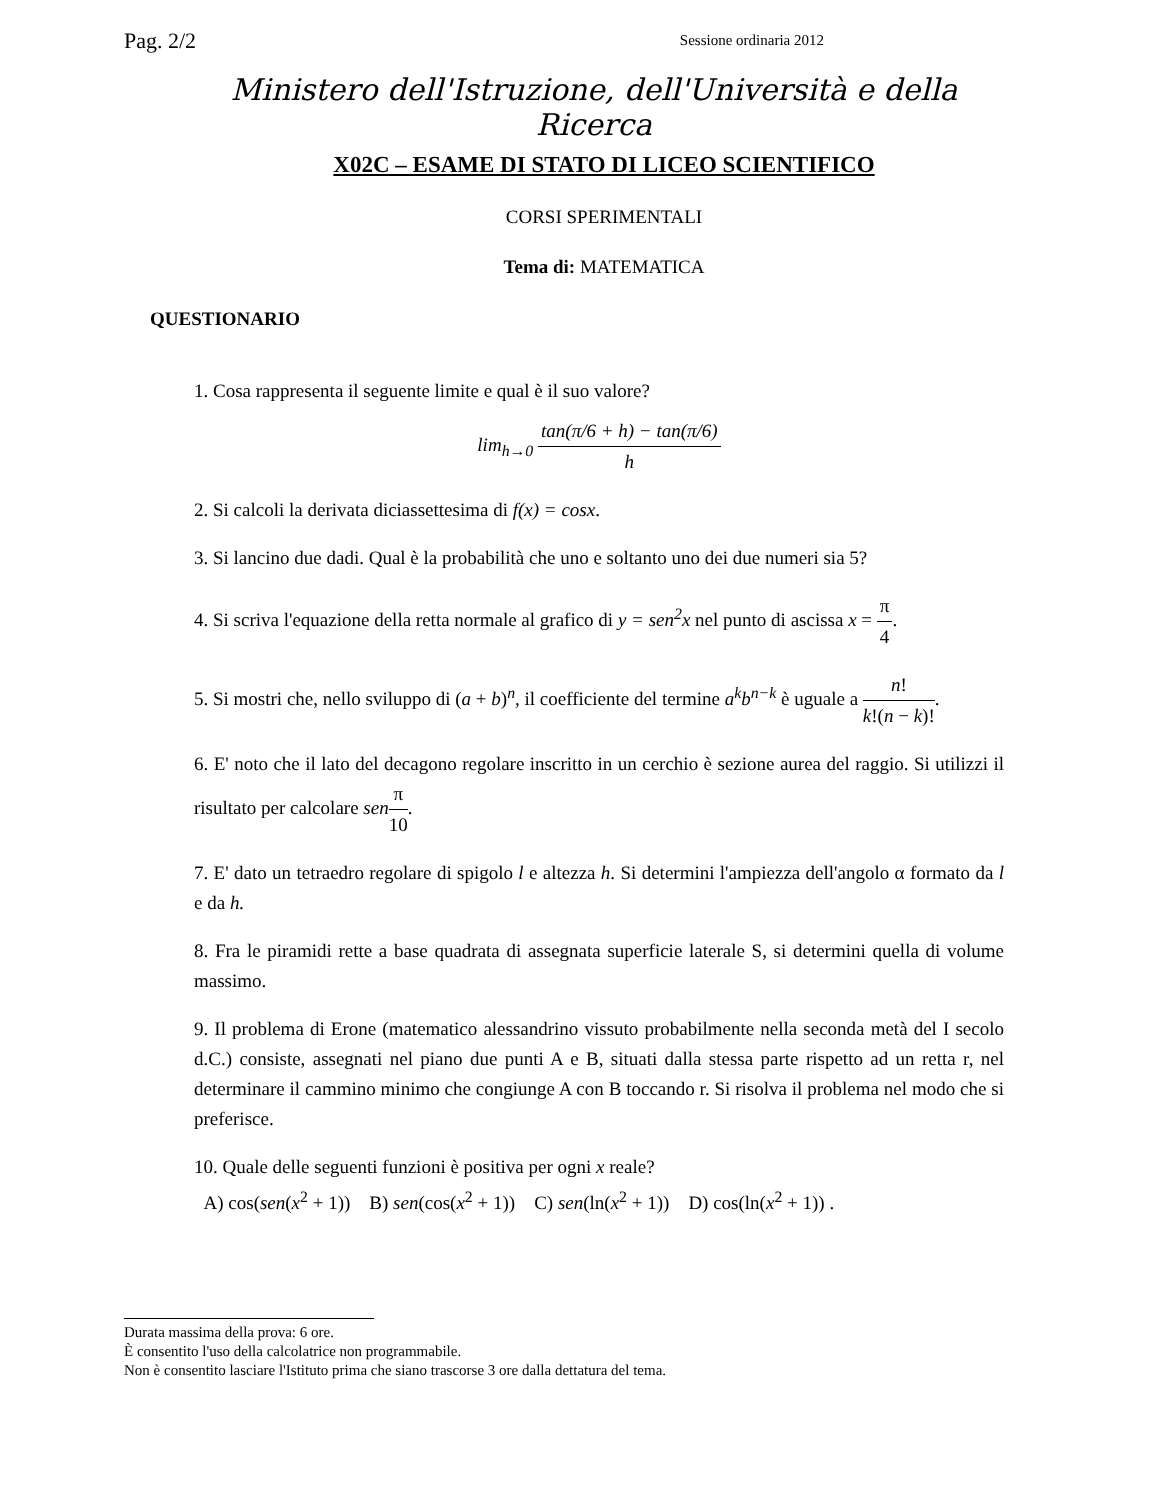Pag. 2/2 Sessione ordinaria 2012
Ministero dell'Istruzione, dell'Università e della Ricerca
X02C – ESAME DI STATO DI LICEO SCIENTIFICO
CORSI SPERIMENTALI
Tema di: MATEMATICA
QUESTIONARIO
1. Cosa rappresenta il seguente limite e qual è il suo valore?
lim<sub>h→0</sub> tan(π/6 + h) − tan(π/6) h
2. Si calcoli la derivata diciassettesima di f(x) = cosx.
3. Si lancino due dadi. Qual è la probabilità che uno e soltanto uno dei due numeri sia 5?
4. Si scriva l'equazione della retta normale al grafico di y = sen<sup>2</sup>x nel punto di ascissa x = π 4.
5. Si mostri che, nello sviluppo di (a + b)<sup>n</sup>, il coefficiente del termine a<sup>k</sup>b<sup>n−k</sup> è uguale a n! k!(n − k)!.
6. E' noto che il lato del decagono regolare inscritto in un cerchio è sezione aurea del raggio. Si utilizzi il risultato per calcolare sen π 10.
7. E' dato un tetraedro regolare di spigolo l e altezza h. Si determini l'ampiezza dell'angolo α formato da l e da h.
8. Fra le piramidi rette a base quadrata di assegnata superficie laterale S, si determini quella di volume massimo.
9. Il problema di Erone (matematico alessandrino vissuto probabilmente nella seconda metà del I secolo d.C.) consiste, assegnati nel piano due punti A e B, situati dalla stessa parte rispetto ad un retta r, nel determinare il cammino minimo che congiunge A con B toccando r. Si risolva il problema nel modo che si preferisce.
10. Quale delle seguenti funzioni è positiva per ogni x reale?
A) cos(sen(x<sup>2</sup> + 1)) B) sen(cos(x<sup>2</sup> + 1)) C) sen(ln(x<sup>2</sup> + 1)) D) cos(ln(x<sup>2</sup> + 1)) .
Durata massima della prova: 6 ore.
È consentito l'uso della calcolatrice non programmabile.
Non è consentito lasciare l'Istituto prima che siano trascorse 3 ore dalla dettatura del tema.